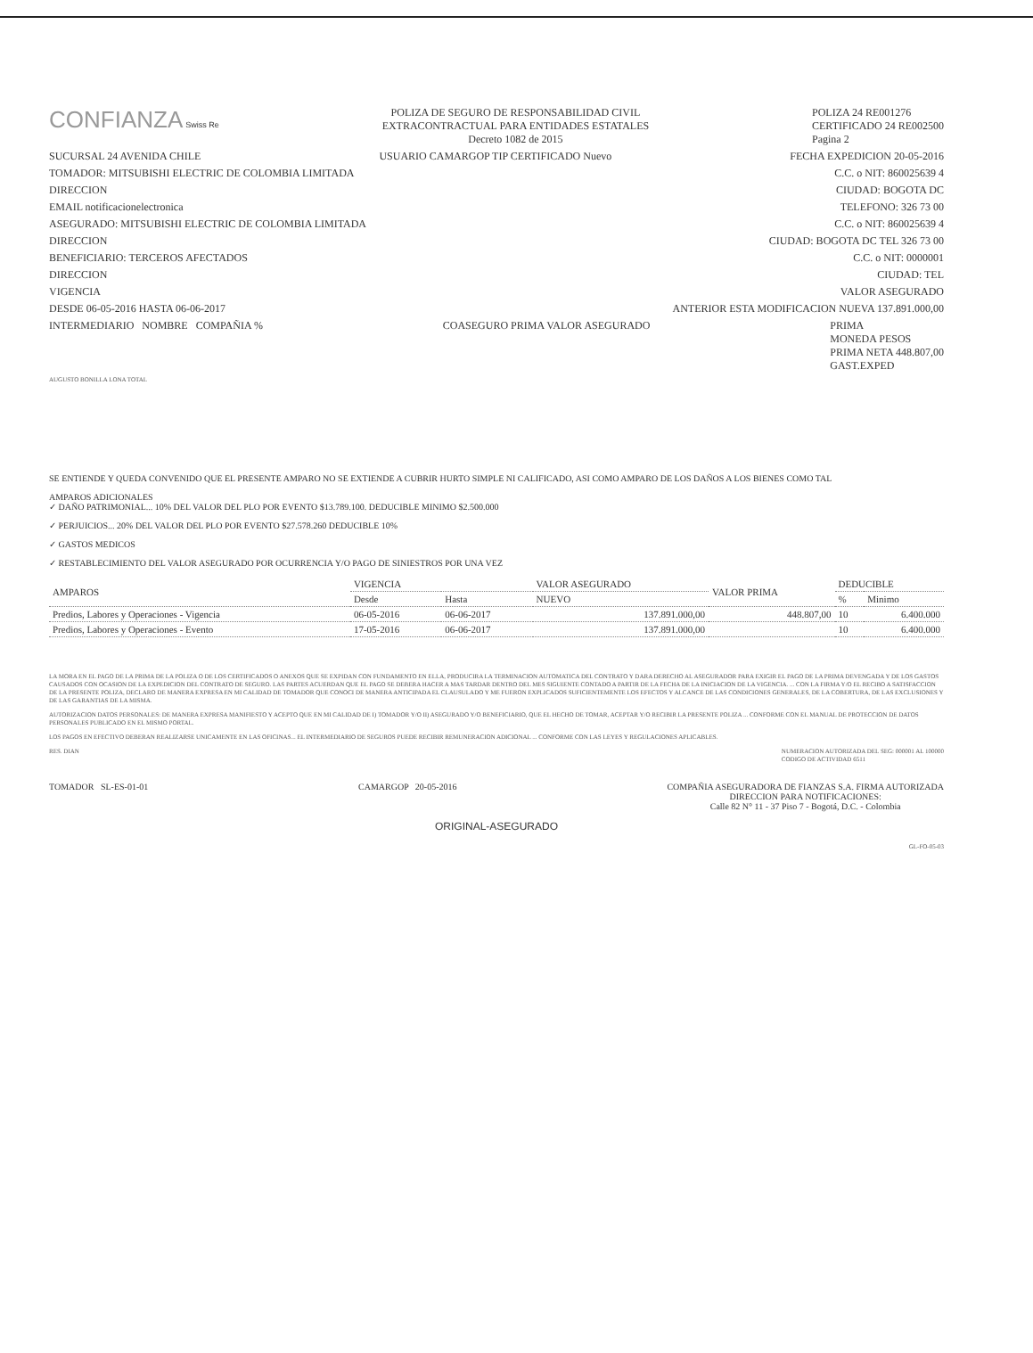CONFIANZA Swiss Re
POLIZA DE SEGURO DE RESPONSABILIDAD CIVIL
EXTRACONTRACTUAL PARA ENTIDADES ESTATALES
Decreto 1082 de 2015
POLIZA 24 RE001276
CERTIFICADO 24 RE002500
Pagina 2
SUCURSAL 24 AVENIDA CHILE USUARIO CAMARGOP TIP CERTIFICADO Nuevo FECHA EXPEDICION 20-05-2016
TOMADOR: MITSUBISHI ELECTRIC DE COLOMBIA LIMITADA C.C. o NIT: 860025639 4
DIRECCION CIUDAD: BOGOTA DC
EMAIL notificacionelectronica TELEFONO: 326 73 00
ASEGURADO: MITSUBISHI ELECTRIC DE COLOMBIA LIMITADA C.C. o NIT: 860025639 4
DIRECCION CIUDAD: BOGOTA DC TEL 326 73 00
BENEFICIARIO: TERCEROS AFECTADOS C.C. o NIT: 0000001
DIRECCION CIUDAD: TEL
VIGENCIA VALOR ASEGURADO
DESDE 06-05-2016 HASTA 06-06-2017 ANTERIOR ESTA MODIFICACION NUEVA 137.891.000,00
INTERMEDIARIO NOMBRE COMPAÑIA % COASEGURO PRIMA VALOR ASEGURADO PRIMA
MONEDA PESOS
PRIMA NETA 448.807,00
GAST.EXPED
AUGUSTO BONILLA LONA TOTAL
SE ENTIENDE Y QUEDA CONVENIDO QUE EL PRESENTE AMPARO NO SE EXTIENDE A CUBRIR HURTO SIMPLE NI CALIFICADO, ASI COMO AMPARO DE LOS DAÑOS A LOS BIENES COMO TAL
AMPAROS ADICIONALES
✓ DAÑO PATRIMONIAL... 10% DEL VALOR DEL PLO POR EVENTO $13.789.100. DEDUCIBLE MINIMO $2.500.000
✓ PERJUICIOS... 20% DEL VALOR DEL PLO POR EVENTO $27.578.260 DEDUCIBLE 10%
✓ GASTOS MEDICOS
✓ RESTABLECIMIENTO DEL VALOR ASEGURADO POR OCURRENCIA Y/O PAGO DE SINIESTROS POR UNA VEZ
| AMPAROS | VIGENCIA | | VALOR ASEGURADO | VALOR PRIMA | DEDUCIBLE | |
| --- | --- | --- | --- | --- | --- | --- |
| | Desde | Hasta | NUEVO | | % | Minimo |
| Predios, Labores y Operaciones - Vigencia | 06-05-2016 | 06-06-2017 | 137.891.000,00 | 448.807,00 | 10 | 6.400.000 |
| Predios, Labores y Operaciones - Evento | 17-05-2016 | 06-06-2017 | 137.891.000,00 | | 10 | 6.400.000 |
LA MORA EN EL PAGO DE LA PRIMA DE LA POLIZA O DE LOS CERTIFICADOS O ANEXOS QUE SE EXPIDAN CON FUNDAMENTO EN ELLA, PRODUCIRA LA TERMINACION AUTOMATICA DEL CONTRATO Y DARA DERECHO AL ASEGURADOR PARA EXIGIR EL PAGO DE LA PRIMA DEVENGADA Y DE LOS GASTOS CAUSADOS CON OCASION DE LA EXPEDICION DEL CONTRATO DE SEGURO. LAS PARTES ACUERDAN QUE EL PAGO SE DEBERA HACER A MAS TARDAR DENTRO DEL MES SIGUIENTE CONTADO A PARTIR DE LA FECHA DE LA INICIACION DE LA VIGENCIA. ... CON LA FIRMA Y/O EL RECIBO A SATISFACCION DE LA PRESENTE POLIZA, DECLARO DE MANERA EXPRESA EN MI CALIDAD DE TOMADOR QUE CONOCI DE MANERA ANTICIPADA EL CLAUSULADO Y ME FUERON EXPLICADOS SUFICIENTEMENTE LOS EFECTOS Y ALCANCE DE LAS CONDICIONES GENERALES, DE LA COBERTURA, DE LAS EXCLUSIONES Y DE LAS GARANTIAS DE LA MISMA.
AUTORIZACION DATOS PERSONALES: DE MANERA EXPRESA MANIFIESTO Y ACEPTO QUE EN MI CALIDAD DE I) TOMADOR Y/O II) ASEGURADO Y/O BENEFICIARIO, QUE EL HECHO DE TOMAR, ACEPTAR Y/O RECIBIR LA PRESENTE POLIZA ... CONFORME CON EL MANUAL DE PROTECCION DE DATOS PERSONALES PUBLICADO EN EL MISMO PORTAL.
LOS PAGOS EN EFECTIVO DEBERAN REALIZARSE UNICAMENTE EN LAS OFICINAS... EL INTERMEDIARIO DE SEGUROS PUEDE RECIBIR REMUNERACION ADICIONAL ... CONFORME CON LAS LEYES Y REGULACIONES APLICABLES.
RES. DIAN NUMERACION AUTORIZADA DEL SEG: 000001 AL 100000
CODIGO DE ACTIVIDAD 6511
TOMADOR SL-ES-01-01 CAMARGOP 20-05-2016 COMPAÑIA ASEGURADORA DE FIANZAS S.A. FIRMA AUTORIZADA
DIRECCION PARA NOTIFICACIONES:
Calle 82 N° 11 - 37 Piso 7 - Bogotá, D.C. - Colombia
ORIGINAL-ASEGURADO
GL-FO-05-03